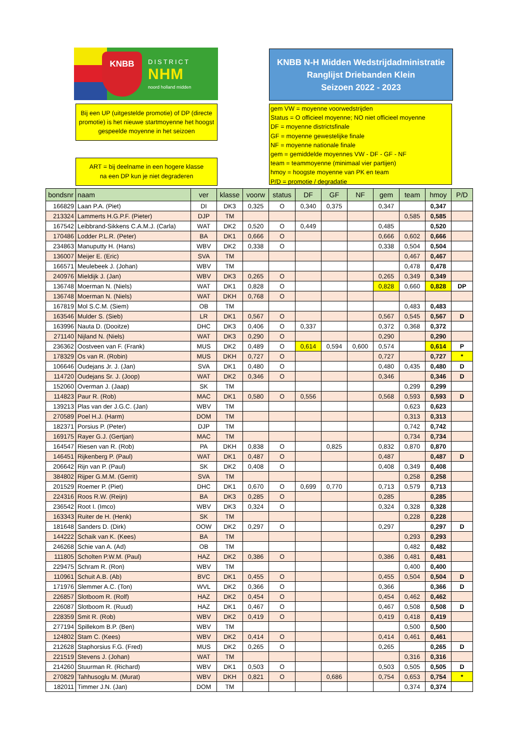KNBB
DISTRICT
NHM
noord holland midden
KNBB N-H Midden Wedstrijdadministratie
Ranglijst Driebanden Klein
Seizoen 2022 - 2023
Bij een UP (uitgestelde promotie) of DP (directe promotie) is het nieuwe startmoyenne het hoogst gespeelde moyenne in het seizoen
ART = bij deelname in een hogere klasse
na een DP kun je niet degraderen
gem VW = moyenne voorwedstrijden
Status = O officieel moyenne; NO niet officieel moyenne
DF = moyenne districtsfinale
GF = moyenne gewestelijke finale
NF = moyenne nationale finale
gem = gemiddelde moyennes VW - DF - GF - NF
team = teammoyenne (minimaal vier partijen)
hmoy = hoogste moyenne van PK en team
P/D = promotie / degradatie
| bondsnr | naam | ver | klasse | voorw | status | DF | GF | NF | gem | team | hmoy | P/D |
| --- | --- | --- | --- | --- | --- | --- | --- | --- | --- | --- | --- | --- |
| 166829 | Laan P.A. (Piet) | DI | DK3 | 0,325 | O | 0,340 | 0,375 | | 0,347 | | 0,347 | |
| 213324 | Lammerts H.G.P.F. (Pieter) | DJP | TM | | | | | | | 0,585 | 0,585 | |
| 167542 | Leibbrand-Sikkens C.A.M.J. (Carla) | WAT | DK2 | 0,520 | O | 0,449 | | | 0,485 | | 0,520 | |
| 170486 | Lodder P.L.R. (Peter) | BA | DK1 | 0,666 | O | | | | 0,666 | 0,602 | 0,666 | |
| 234863 | Manuputty H. (Hans) | WBV | DK2 | 0,338 | O | | | | 0,338 | 0,504 | 0,504 | |
| 136007 | Meijer E. (Eric) | SVA | TM | | | | | | | 0,467 | 0,467 | |
| 166571 | Meulebeek J. (Johan) | WBV | TM | | | | | | | 0,478 | 0,478 | |
| 240976 | Mieldijk J. (Jan) | WBV | DK3 | 0,265 | O | | | | 0,265 | 0,349 | 0,349 | |
| 136748 | Moerman N. (Niels) | WAT | DK1 | 0,828 | O | | | | 0,828 | 0,660 | 0,828 | DP |
| 136748 | Moerman N. (Niels) | WAT | DKH | 0,768 | O | | | | | | | |
| 167819 | Mol S.C.M. (Siem) | OB | TM | | | | | | | 0,483 | 0,483 | |
| 163546 | Mulder S. (Sieb) | LR | DK1 | 0,567 | O | | | | 0,567 | 0,545 | 0,567 | D |
| 163996 | Nauta D. (Dooitze) | DHC | DK3 | 0,406 | O | 0,337 | | | 0,372 | 0,368 | 0,372 | |
| 271140 | Nijland N. (Niels) | WAT | DK3 | 0,290 | O | | | | 0,290 | | 0,290 | |
| 236362 | Oostveen van F. (Frank) | MUS | DK2 | 0,489 | O | 0,614 | 0,594 | 0,600 | 0,574 | | 0,614 | P |
| 178329 | Os van R. (Robin) | MUS | DKH | 0,727 | O | | | | 0,727 | | 0,727 | * |
| 106646 | Oudejans Jr. J. (Jan) | SVA | DK1 | 0,480 | O | | | | 0,480 | 0,435 | 0,480 | D |
| 114720 | Oudejans Sr. J. (Joop) | WAT | DK2 | 0,346 | O | | | | 0,346 | | 0,346 | D |
| 152060 | Overman J. (Jaap) | SK | TM | | | | | | | 0,299 | 0,299 | |
| 114823 | Paur R. (Rob) | MAC | DK1 | 0,580 | O | 0,556 | | | 0,568 | 0,593 | 0,593 | D |
| 139213 | Plas van der J.G.C. (Jan) | WBV | TM | | | | | | | 0,623 | 0,623 | |
| 270589 | Poel H.J. (Harm) | DOM | TM | | | | | | | 0,313 | 0,313 | |
| 182371 | Porsius P. (Peter) | DJP | TM | | | | | | | 0,742 | 0,742 | |
| 169175 | Rayer G.J. (Gertjan) | MAC | TM | | | | | | | 0,734 | 0,734 | |
| 164547 | Riesen van R. (Rob) | PA | DKH | 0,838 | O | | 0,825 | | 0,832 | 0,870 | 0,870 | |
| 146451 | Rijkenberg P. (Paul) | WAT | DK1 | 0,487 | O | | | | 0,487 | | 0,487 | D |
| 206642 | Rijn van P. (Paul) | SK | DK2 | 0,408 | O | | | | 0,408 | 0,349 | 0,408 | |
| 384802 | Rijper G.M.M. (Gerrit) | SVA | TM | | | | | | | 0,258 | 0,258 | |
| 201529 | Roemer P. (Piet) | DHC | DK1 | 0,670 | O | 0,699 | 0,770 | | 0,713 | 0,579 | 0,713 | |
| 224316 | Roos R.W. (Reijn) | BA | DK3 | 0,285 | O | | | | 0,285 | | 0,285 | |
| 236542 | Root I. (Imco) | WBV | DK3 | 0,324 | O | | | | 0,324 | 0,328 | 0,328 | |
| 163343 | Ruiter de H. (Henk) | SK | TM | | | | | | | 0,228 | 0,228 | |
| 181648 | Sanders D. (Dirk) | OOW | DK2 | 0,297 | O | | | | 0,297 | | 0,297 | D |
| 144222 | Schaik van K. (Kees) | BA | TM | | | | | | | 0,293 | 0,293 | |
| 246268 | Schie van A. (Ad) | OB | TM | | | | | | | 0,482 | 0,482 | |
| 111805 | Scholten P.W.M. (Paul) | HAZ | DK2 | 0,386 | O | | | | 0,386 | 0,481 | 0,481 | |
| 229475 | Schram R. (Ron) | WBV | TM | | | | | | | 0,400 | 0,400 | |
| 110961 | Schuit A.B. (Ab) | BVC | DK1 | 0,455 | O | | | | 0,455 | 0,504 | 0,504 | D |
| 171976 | Slemmer A.C. (Ton) | WVL | DK2 | 0,366 | O | | | | 0,366 | | 0,366 | D |
| 226857 | Slotboom R. (Rolf) | HAZ | DK2 | 0,454 | O | | | | 0,454 | 0,462 | 0,462 | |
| 226087 | Slotboom R. (Ruud) | HAZ | DK1 | 0,467 | O | | | | 0,467 | 0,508 | 0,508 | D |
| 228359 | Smit R. (Rob) | WBV | DK2 | 0,419 | O | | | | 0,419 | 0,418 | 0,419 | |
| 277194 | Spillekom B.P. (Ben) | WBV | TM | | | | | | | 0,500 | 0,500 | |
| 124802 | Stam C. (Kees) | WBV | DK2 | 0,414 | O | | | | 0,414 | 0,461 | 0,461 | |
| 212628 | Staphorsius F.G. (Fred) | MUS | DK2 | 0,265 | O | | | | 0,265 | | 0,265 | D |
| 221519 | Stevens J. (Johan) | WAT | TM | | | | | | | 0,316 | 0,316 | |
| 214260 | Stuurman R. (Richard) | WBV | DK1 | 0,503 | O | | | | 0,503 | 0,505 | 0,505 | D |
| 270829 | Tahhusoglu M. (Murat) | WBV | DKH | 0,821 | O | | 0,686 | | 0,754 | 0,653 | 0,754 | * |
| 182011 | Timmer J.N. (Jan) | DOM | TM | | | | | | | 0,374 | 0,374 | |